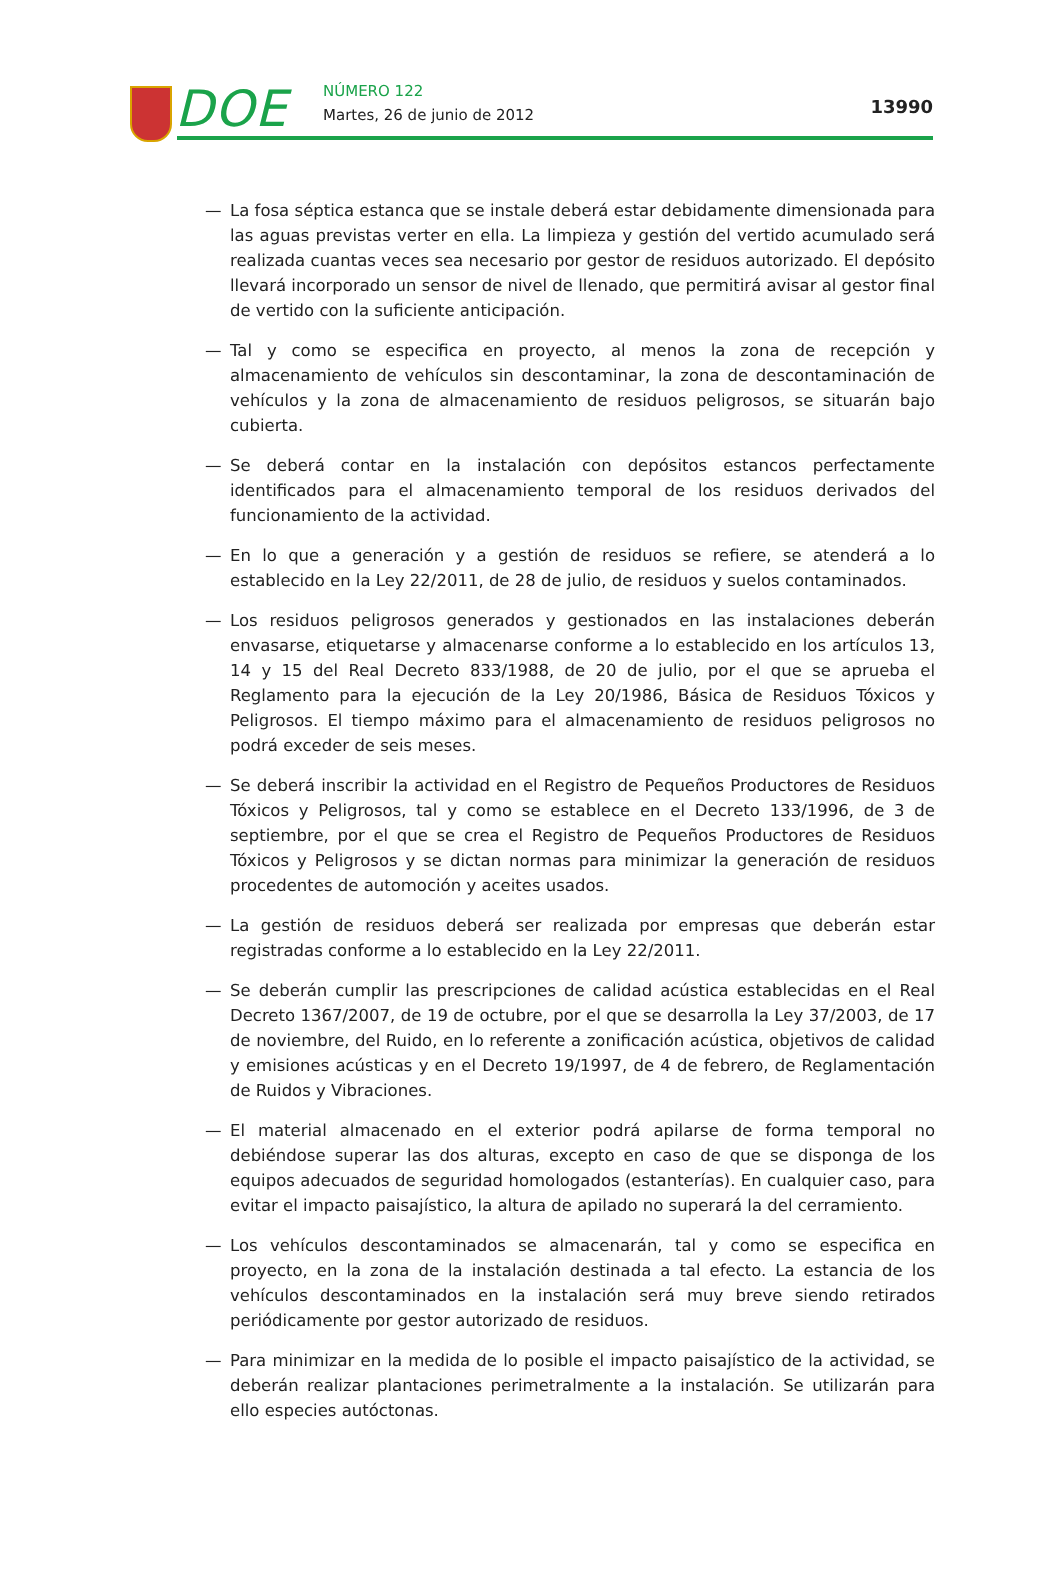DOE NÚMERO 122
Martes, 26 de junio de 2012 13990
— La fosa séptica estanca que se instale deberá estar debidamente dimensionada para las aguas previstas verter en ella. La limpieza y gestión del vertido acumulado será realizada cuantas veces sea necesario por gestor de residuos autorizado. El depósito llevará incorporado un sensor de nivel de llenado, que permitirá avisar al gestor final de vertido con la suficiente anticipación.
— Tal y como se especifica en proyecto, al menos la zona de recepción y almacenamiento de vehículos sin descontaminar, la zona de descontaminación de vehículos y la zona de almacenamiento de residuos peligrosos, se situarán bajo cubierta.
— Se deberá contar en la instalación con depósitos estancos perfectamente identificados para el almacenamiento temporal de los residuos derivados del funcionamiento de la actividad.
— En lo que a generación y a gestión de residuos se refiere, se atenderá a lo establecido en la Ley 22/2011, de 28 de julio, de residuos y suelos contaminados.
— Los residuos peligrosos generados y gestionados en las instalaciones deberán envasarse, etiquetarse y almacenarse conforme a lo establecido en los artículos 13, 14 y 15 del Real Decreto 833/1988, de 20 de julio, por el que se aprueba el Reglamento para la ejecución de la Ley 20/1986, Básica de Residuos Tóxicos y Peligrosos. El tiempo máximo para el almacenamiento de residuos peligrosos no podrá exceder de seis meses.
— Se deberá inscribir la actividad en el Registro de Pequeños Productores de Residuos Tóxicos y Peligrosos, tal y como se establece en el Decreto 133/1996, de 3 de septiembre, por el que se crea el Registro de Pequeños Productores de Residuos Tóxicos y Peligrosos y se dictan normas para minimizar la generación de residuos procedentes de automoción y aceites usados.
— La gestión de residuos deberá ser realizada por empresas que deberán estar registradas conforme a lo establecido en la Ley 22/2011.
— Se deberán cumplir las prescripciones de calidad acústica establecidas en el Real Decreto 1367/2007, de 19 de octubre, por el que se desarrolla la Ley 37/2003, de 17 de noviembre, del Ruido, en lo referente a zonificación acústica, objetivos de calidad y emisiones acústicas y en el Decreto 19/1997, de 4 de febrero, de Reglamentación de Ruidos y Vibraciones.
— El material almacenado en el exterior podrá apilarse de forma temporal no debiéndose superar las dos alturas, excepto en caso de que se disponga de los equipos adecuados de seguridad homologados (estanterías). En cualquier caso, para evitar el impacto paisajístico, la altura de apilado no superará la del cerramiento.
— Los vehículos descontaminados se almacenarán, tal y como se especifica en proyecto, en la zona de la instalación destinada a tal efecto. La estancia de los vehículos descontaminados en la instalación será muy breve siendo retirados periódicamente por gestor autorizado de residuos.
— Para minimizar en la medida de lo posible el impacto paisajístico de la actividad, se deberán realizar plantaciones perimetralmente a la instalación. Se utilizarán para ello especies autóctonas.